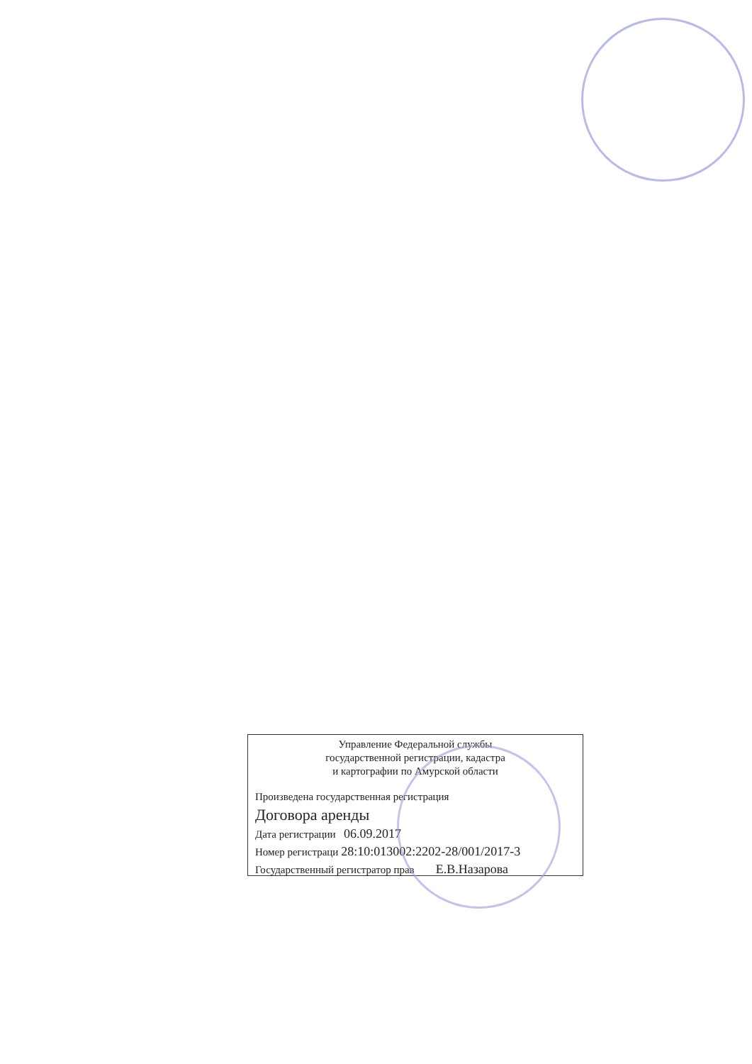Управление Федеральной службы
государственной регистрации, кадастра
и картографии по Амурской области
Произведена государственная регистрация
Договора аренды
Дата регистрации 06.09.2017
Номер регистраци 28:10:013002:2202-28/001/2017-3
Государственный регистратор прав Е.В.Назарова